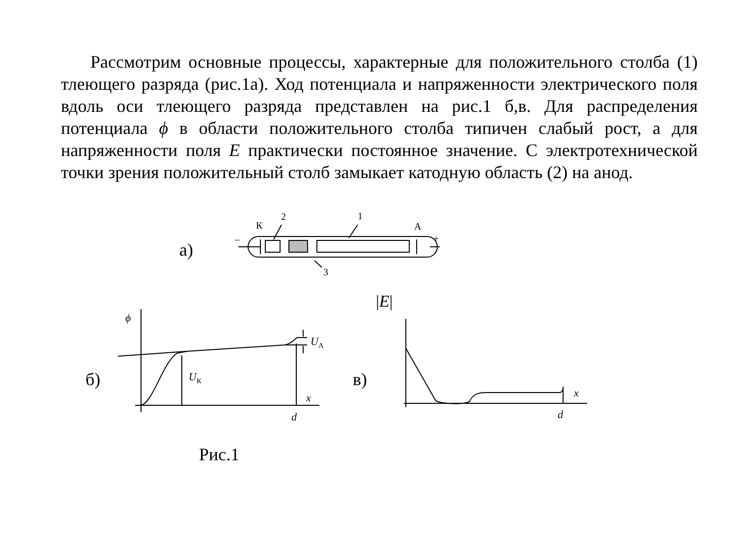Рассмотрим основные процессы, характерные для положительного столба (1) тлеющего разряда (рис.1а). Ход потенциала и напряженности электрического поля вдоль оси тлеющего разряда представлен на рис.1 б,в. Для распределения потенциала ϕ в области положительного столба типичен слабый рост, а для напряженности поля E практически постоянное значение. С электротехнической точки зрения положительный столб замыкает катодную область (2) на анод.
К
2
1
А
–
+
3
а)
|E|
ϕ
UА
UК
б)
в)
x
d
x
d
Рис.1